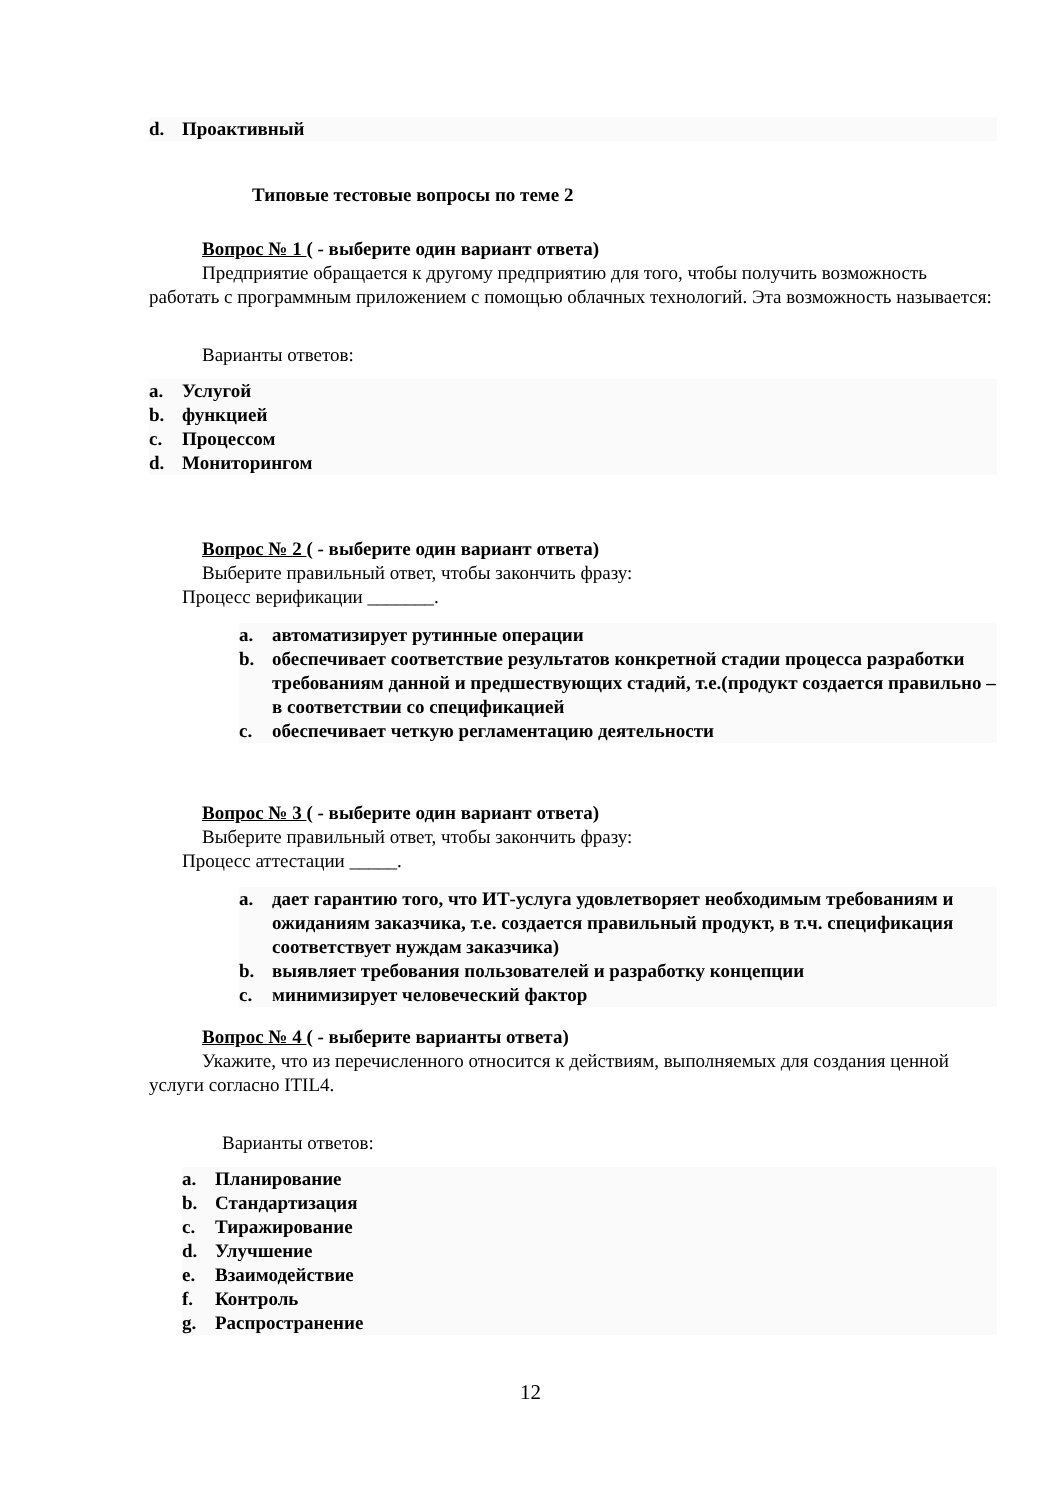d. Проактивный
Типовые тестовые вопросы по теме 2
Вопрос № 1 ( - выберите один вариант ответа)
Предприятие обращается к другому предприятию для того, чтобы получить возможность работать с программным приложением с помощью облачных технологий. Эта возможность называется:
Варианты ответов:
a. Услугой
b. функцией
c. Процессом
d. Мониторингом
Вопрос № 2 ( - выберите один вариант ответа)
Выберите правильный ответ, чтобы закончить фразу:
Процесс верификации _______.
a. автоматизирует рутинные операции
b. обеспечивает соответствие результатов конкретной стадии процесса разработки требованиям данной и предшествующих стадий, т.е.(продукт создается правильно – в соответствии со спецификацией
c. обеспечивает четкую регламентацию деятельности
Вопрос № 3 ( - выберите один вариант ответа)
Выберите правильный ответ, чтобы закончить фразу:
Процесс аттестации _____.
a. дает гарантию того, что ИТ-услуга удовлетворяет необходимым требованиям и ожиданиям заказчика, т.е. создается правильный продукт, в т.ч. спецификация соответствует нуждам заказчика)
b. выявляет требования пользователей и разработку концепции
c. минимизирует человеческий фактор
Вопрос № 4 ( - выберите варианты ответа)
Укажите, что из перечисленного относится к действиям, выполняемых для создания ценной услуги согласно ITIL4.
Варианты ответов:
a. Планирование
b. Стандартизация
c. Тиражирование
d. Улучшение
e. Взаимодействие
f. Контроль
g. Распространение
12